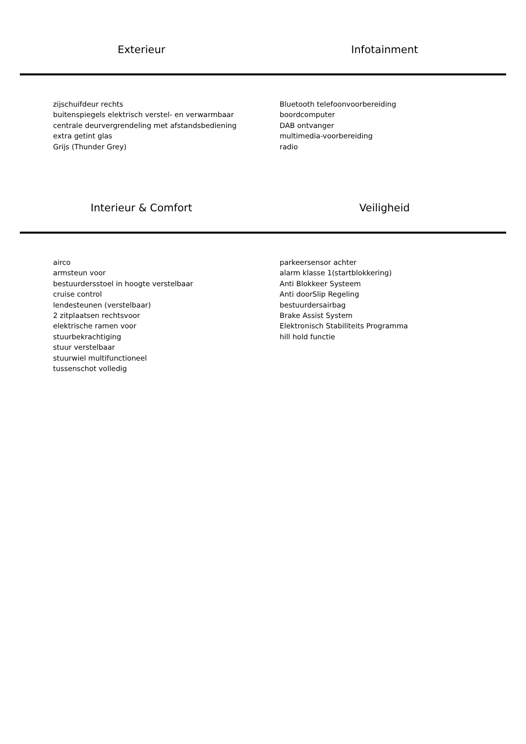Exterieur Infotainment
zijschuifdeur rechts
buitenspiegels elektrisch verstel- en verwarmbaar
centrale deurvergrendeling met afstandsbediening
extra getint glas
Grijs (Thunder Grey)
Bluetooth telefoonvoorbereiding
boordcomputer
DAB ontvanger
multimedia-voorbereiding
radio
Interieur & Comfort Veiligheid
airco
armsteun voor
bestuurdersstoel in hoogte verstelbaar
cruise control
lendesteunen (verstelbaar)
2 zitplaatsen rechtsvoor
elektrische ramen voor
stuurbekrachtiging
stuur verstelbaar
stuurwiel multifunctioneel
tussenschot volledig
parkeersensor achter
alarm klasse 1(startblokkering)
Anti Blokkeer Systeem
Anti doorSlip Regeling
bestuurdersairbag
Brake Assist System
Elektronisch Stabiliteits Programma
hill hold functie